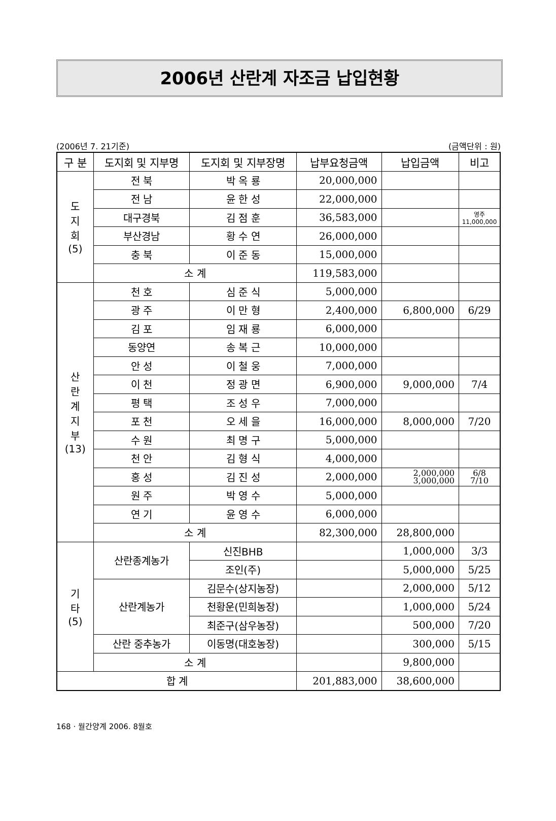2006년 산란계 자조금 납입현황
(2006년 7. 21기준) (금액단위 : 원)
| 구 분 | 도지회 및 지부명 | 도지회 및 지부장명 | 납부요청금액 | 납입금액 | 비고 |
| --- | --- | --- | --- | --- | --- |
| 도 지 회 (5) | 전 북 | 박 옥 룡 | 20,000,000 | | |
| | 전 남 | 윤 한 성 | 22,000,000 | | |
| | 대구경북 | 김 점 훈 | 36,583,000 | | 영주 11,000,000 |
| | 부산경남 | 황 수 연 | 26,000,000 | | |
| | 충 북 | 이 준 동 | 15,000,000 | | |
| | 소 계 | | 119,583,000 | | |
| 산 란 계 지 부 (13) | 천 호 | 심 준 식 | 5,000,000 | | |
| | 광 주 | 이 만 형 | 2,400,000 | 6,800,000 | 6/29 |
| | 김 포 | 임 재 룡 | 6,000,000 | | |
| | 동양연 | 송 복 근 | 10,000,000 | | |
| | 안 성 | 이 철 웅 | 7,000,000 | | |
| | 이 천 | 정 광 면 | 6,900,000 | 9,000,000 | 7/4 |
| | 평 택 | 조 성 우 | 7,000,000 | | |
| | 포 천 | 오 세 을 | 16,000,000 | 8,000,000 | 7/20 |
| | 수 원 | 최 명 구 | 5,000,000 | | |
| | 천 안 | 김 형 식 | 4,000,000 | | |
| | 홍 성 | 김 진 성 | 2,000,000 | 2,000,000 3,000,000 | 6/8 7/10 |
| | 원 주 | 박 영 수 | 5,000,000 | | |
| | 연 기 | 윤 영 수 | 6,000,000 | | |
| | 소 계 | | 82,300,000 | 28,800,000 | |
| 기 타 (5) | 산란종계농가 | 신진BHB | | 1,000,000 | 3/3 |
| | | 조인(주) | | 5,000,000 | 5/25 |
| | 산란계농가 | 김문수(상지농장) | | 2,000,000 | 5/12 |
| | | 천황운(민희농장) | | 1,000,000 | 5/24 |
| | | 최준구(삼우농장) | | 500,000 | 7/20 |
| | 산란 중추농가 | 이동명(대호농장) | | 300,000 | 5/15 |
| | 소 계 | | | 9,800,000 | |
| 합 계 | | | 201,883,000 | 38,600,000 | |
168 · 월간양계 2006. 8월호